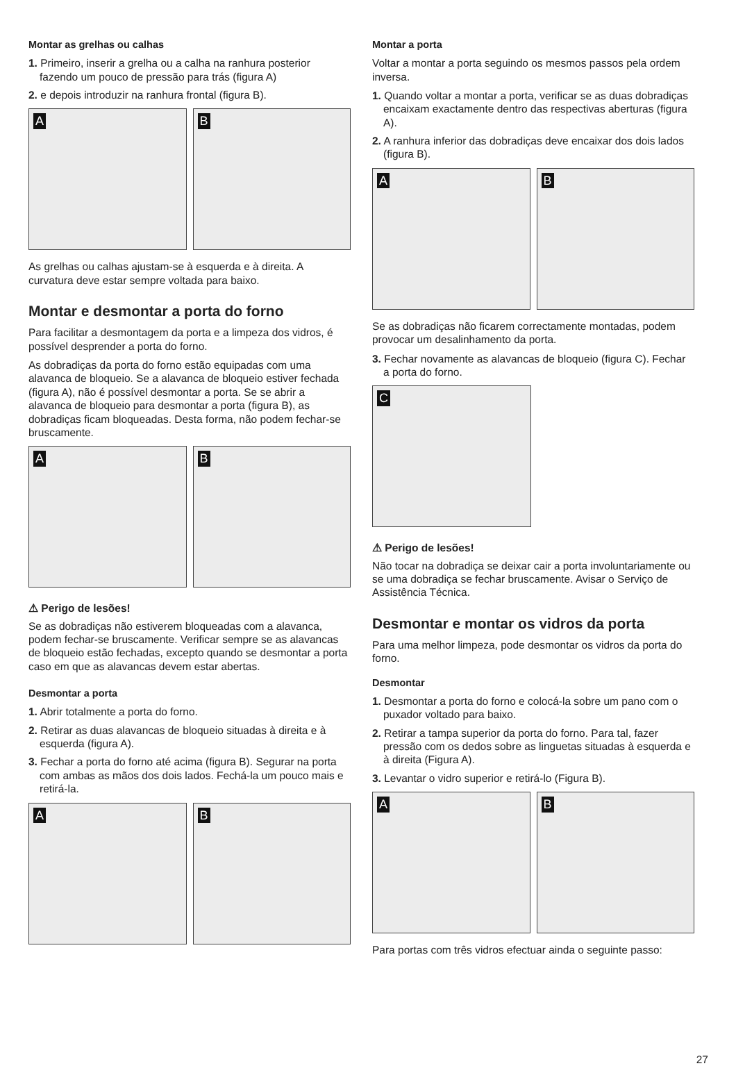Montar as grelhas ou calhas
1. Primeiro, inserir a grelha ou a calha na ranhura posterior fazendo um pouco de pressão para trás (figura A)
2. e depois introduzir na ranhura frontal (figura B).
A
B
As grelhas ou calhas ajustam-se à esquerda e à direita. A curvatura deve estar sempre voltada para baixo.
Montar e desmontar a porta do forno
Para facilitar a desmontagem da porta e a limpeza dos vidros, é possível desprender a porta do forno.
As dobradiças da porta do forno estão equipadas com uma alavanca de bloqueio. Se a alavanca de bloqueio estiver fechada (figura A), não é possível desmontar a porta. Se se abrir a alavanca de bloqueio para desmontar a porta (figura B), as dobradiças ficam bloqueadas. Desta forma, não podem fechar-se bruscamente.
A
B
⚠ Perigo de lesões!
Se as dobradiças não estiverem bloqueadas com a alavanca, podem fechar-se bruscamente. Verificar sempre se as alavancas de bloqueio estão fechadas, excepto quando se desmontar a porta caso em que as alavancas devem estar abertas.
Desmontar a porta
1. Abrir totalmente a porta do forno.
2. Retirar as duas alavancas de bloqueio situadas à direita e à esquerda (figura A).
3. Fechar a porta do forno até acima (figura B). Segurar na porta com ambas as mãos dos dois lados. Fechá-la um pouco mais e retirá-la.
A
B
Montar a porta
Voltar a montar a porta seguindo os mesmos passos pela ordem inversa.
1. Quando voltar a montar a porta, verificar se as duas dobradiças encaixam exactamente dentro das respectivas aberturas (figura A).
2. A ranhura inferior das dobradiças deve encaixar dos dois lados (figura B).
A
B
Se as dobradiças não ficarem correctamente montadas, podem provocar um desalinhamento da porta.
3. Fechar novamente as alavancas de bloqueio (figura C). Fechar a porta do forno.
C
⚠ Perigo de lesões!
Não tocar na dobradiça se deixar cair a porta involuntariamente ou se uma dobradiça se fechar bruscamente. Avisar o Serviço de Assistência Técnica.
Desmontar e montar os vidros da porta
Para uma melhor limpeza, pode desmontar os vidros da porta do forno.
Desmontar
1. Desmontar a porta do forno e colocá-la sobre um pano com o puxador voltado para baixo.
2. Retirar a tampa superior da porta do forno. Para tal, fazer pressão com os dedos sobre as linguetas situadas à esquerda e à direita (Figura A).
3. Levantar o vidro superior e retirá-lo (Figura B).
A
B
Para portas com três vidros efectuar ainda o seguinte passo:
27